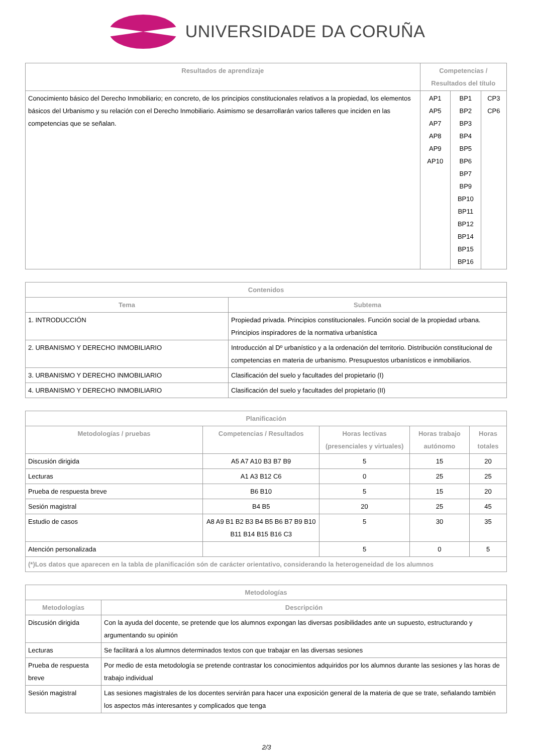UNIVERSIDADE DA CORUÑA
| Resultados de aprendizaje | Competencias / Resultados del título | | |
| --- | --- | --- | --- |
| Conocimiento básico del Derecho Inmobiliario; en concreto, de los principios constitucionales relativos a la propiedad, los elementos básicos del Urbanismo y su relación con el Derecho Inmobiliario. Asimismo se desarrollarán varios talleres que inciden en las competencias que se señalan. | AP1 AP5 AP7 AP8 AP9 AP10 | BP1 BP2 BP3 BP4 BP5 BP6 BP7 BP9 BP10 BP11 BP12 BP14 BP15 BP16 | CP3 CP6 |
| Contenidos | |
| --- | --- |
| Tema | Subtema |
| 1. INTRODUCCIÓN | Propiedad privada. Principios constitucionales. Función social de la propiedad urbana. Principios inspiradores de la normativa urbanística |
| 2. URBANISMO Y DERECHO INMOBILIARIO | Introducción al Dº urbanístico y a la ordenación del territorio. Distribución constitucional de competencias en materia de urbanismo. Presupuestos urbanísticos e inmobiliarios. |
| 3. URBANISMO Y DERECHO INMOBILIARIO | Clasificación del suelo y facultades del propietario (I) |
| 4. URBANISMO Y DERECHO INMOBILIARIO | Clasificación del suelo y facultades del propietario (II) |
| Planificación | | | | |
| --- | --- | --- | --- | --- |
| Metodologías / pruebas | Competencias / Resultados | Horas lectivas (presenciales y virtuales) | Horas trabajo autónomo | Horas totales |
| Discusión dirigida | A5 A7 A10 B3 B7 B9 | 5 | 15 | 20 |
| Lecturas | A1 A3 B12 C6 | 0 | 25 | 25 |
| Prueba de respuesta breve | B6 B10 | 5 | 15 | 20 |
| Sesión magistral | B4 B5 | 20 | 25 | 45 |
| Estudio de casos | A8 A9 B1 B2 B3 B4 B5 B6 B7 B9 B10 B11 B14 B15 B16 C3 | 5 | 30 | 35 |
| Atención personalizada | | 5 | 0 | 5 |
| (*)Los datos que aparecen en la tabla de planificación són de carácter orientativo, considerando la heterogeneidad de los alumnos | | | | |
| Metodologías | |
| --- | --- |
| Metodologías | Descripción |
| Discusión dirigida | Con la ayuda del docente, se pretende que los alumnos expongan las diversas posibilidades ante un supuesto, estructurando y argumentando su opinión |
| Lecturas | Se facilitará a los alumnos determinados textos con que trabajar en las diversas sesiones |
| Prueba de respuesta breve | Por medio de esta metodología se pretende contrastar los conocimientos adquiridos por los alumnos durante las sesiones y las horas de trabajo individual |
| Sesión magistral | Las sesiones magistrales de los docentes servirán para hacer una exposición general de la materia de que se trate, señalando también los aspectos más interesantes y complicados que tenga |
2/3